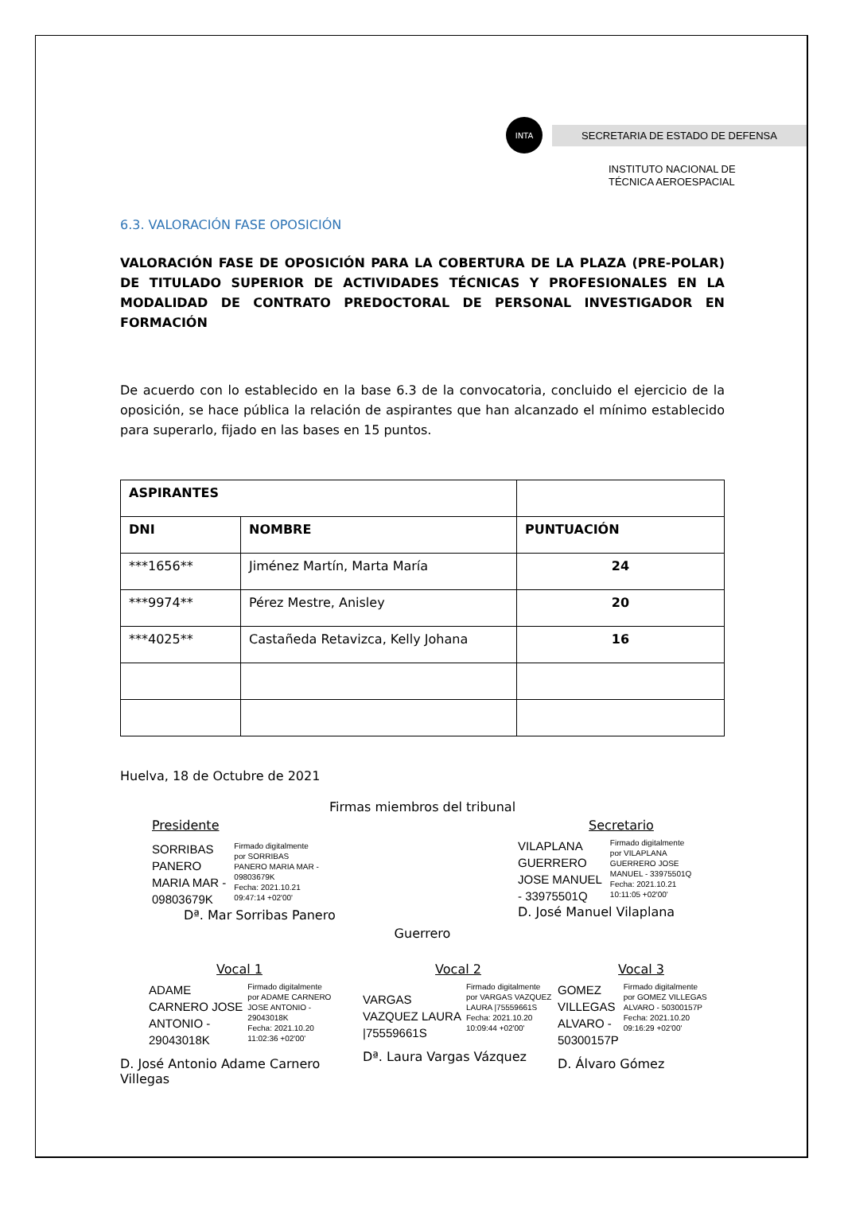INTA
SECRETARIA DE ESTADO DE DEFENSA
INSTITUTO NACIONAL DE
TÉCNICA AEROESPACIAL
6.3. VALORACIÓN FASE OPOSICIÓN
VALORACIÓN FASE DE OPOSICIÓN PARA LA COBERTURA DE LA PLAZA (PRE-POLAR) DE TITULADO SUPERIOR DE ACTIVIDADES TÉCNICAS Y PROFESIONALES EN LA MODALIDAD DE CONTRATO PREDOCTORAL DE PERSONAL INVESTIGADOR EN FORMACIÓN
De acuerdo con lo establecido en la base 6.3 de la convocatoria, concluido el ejercicio de la oposición, se hace pública la relación de aspirantes que han alcanzado el mínimo establecido para superarlo, fijado en las bases en 15 puntos.
| ASPIRANTES | | |
| --- | --- | --- |
| DNI | NOMBRE | PUNTUACIÓN |
| ***1656** | Jiménez Martín, Marta María | 24 |
| ***9974** | Pérez Mestre, Anisley | 20 |
| ***4025** | Castañeda Retavizca, Kelly Johana | 16 |
Huelva, 18 de Octubre de 2021
Firmas miembros del tribunal
Presidente
SORRIBAS
PANERO
MARIA MAR -
09803679K
Firmado digitalmente
por SORRIBAS
PANERO MARIA MAR -
09803679K
Fecha: 2021.10.21
09:47:14 +02'00'
Dª. Mar Sorribas Panero
Secretario
VILAPLANA
GUERRERO
JOSE MANUEL
- 33975501Q
Firmado digitalmente
por VILAPLANA
GUERRERO JOSE
MANUEL - 33975501Q
Fecha: 2021.10.21
10:11:05 +02'00'
D. José Manuel Vilaplana
Guerrero
Vocal 1
ADAME
CARNERO JOSE
ANTONIO -
29043018K
Firmado digitalmente
por ADAME CARNERO
JOSE ANTONIO -
29043018K
Fecha: 2021.10.20
11:02:36 +02'00'
D. José Antonio Adame Carnero Villegas
Vocal 2
VARGAS
VAZQUEZ LAURA
|75559661S
Firmado digitalmente
por VARGAS VAZQUEZ
LAURA |75559661S
Fecha: 2021.10.20
10:09:44 +02'00'
Dª. Laura Vargas Vázquez
Vocal 3
GOMEZ
VILLEGAS
ALVARO -
50300157P
Firmado digitalmente
por GOMEZ VILLEGAS
ALVARO - 50300157P
Fecha: 2021.10.20
09:16:29 +02'00'
D. Álvaro Gómez